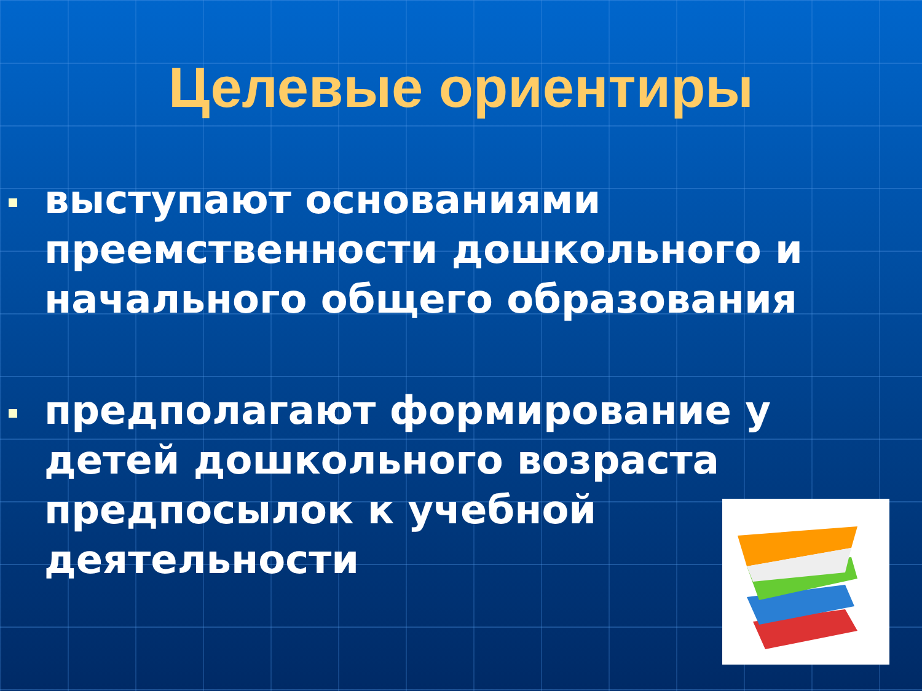Целевые ориентиры
выступают основаниями преемственности дошкольного и начального общего образования
предполагают формирование у детей дошкольного возраста предпосылок к учебной деятельности